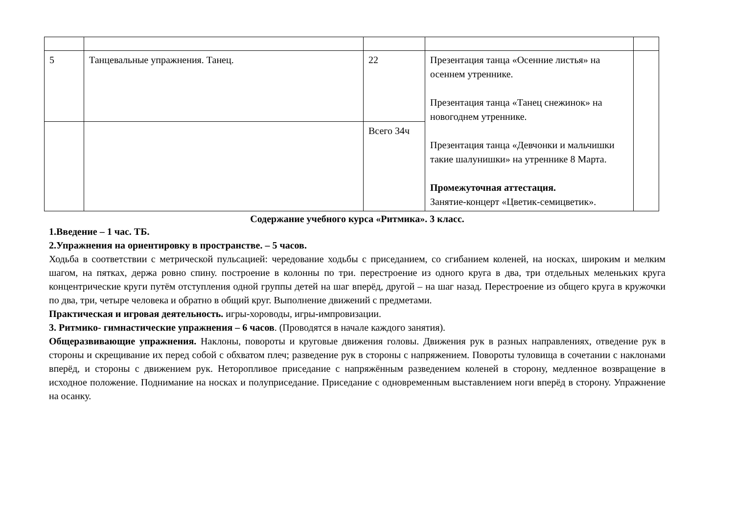| 5 | Танцевальные упражнения. Танец. | 22 | Презентация танца «Осенние листья» на осеннем утреннике. Презентация танца «Танец снежинок» на новогоднем утреннике. Презентация танца «Девчонки и мальчишки такие шалунишки» на утреннике 8 Марта. Промежуточная аттестация. Занятие-концерт «Цветик-семицветик». | |
| | | Всего 34ч | | |
Содержание учебного курса «Ритмика». 3 класс.
1.Введение – 1 час. ТБ.
2.Упражнения на ориентировку в пространстве. – 5 часов.
Ходьба в соответствии с метрической пульсацией: чередование ходьбы с приседанием, со сгибанием коленей, на носках, широким и мелким шагом, на пятках, держа ровно спину. построение в колонны по три. перестроение из одного круга в два, три отдельных меленьких круга концентрические круги путём отступления одной группы детей на шаг вперёд, другой – на шаг назад. Перестроение из общего круга в кружочки по два, три, четыре человека и обратно в общий круг. Выполнение движений с предметами.
Практическая и игровая деятельность. игры-хороводы, игры-импровизации.
3. Ритмико- гимнастические упражнения – 6 часов. (Проводятся в начале каждого занятия).
Общеразвивающие упражнения. Наклоны, повороты и круговые движения головы. Движения рук в разных направлениях, отведение рук в стороны и скрещивание их перед собой с обхватом плеч; разведение рук в стороны с напряжением. Повороты туловища в сочетании с наклонами вперёд, и стороны с движением рук. Неторопливое приседание с напряжённым разведением коленей в сторону, медленное возвращение в исходное положение. Поднимание на носках и полуприседание. Приседание с одновременным выставлением ноги вперёд в сторону. Упражнение на осанку.